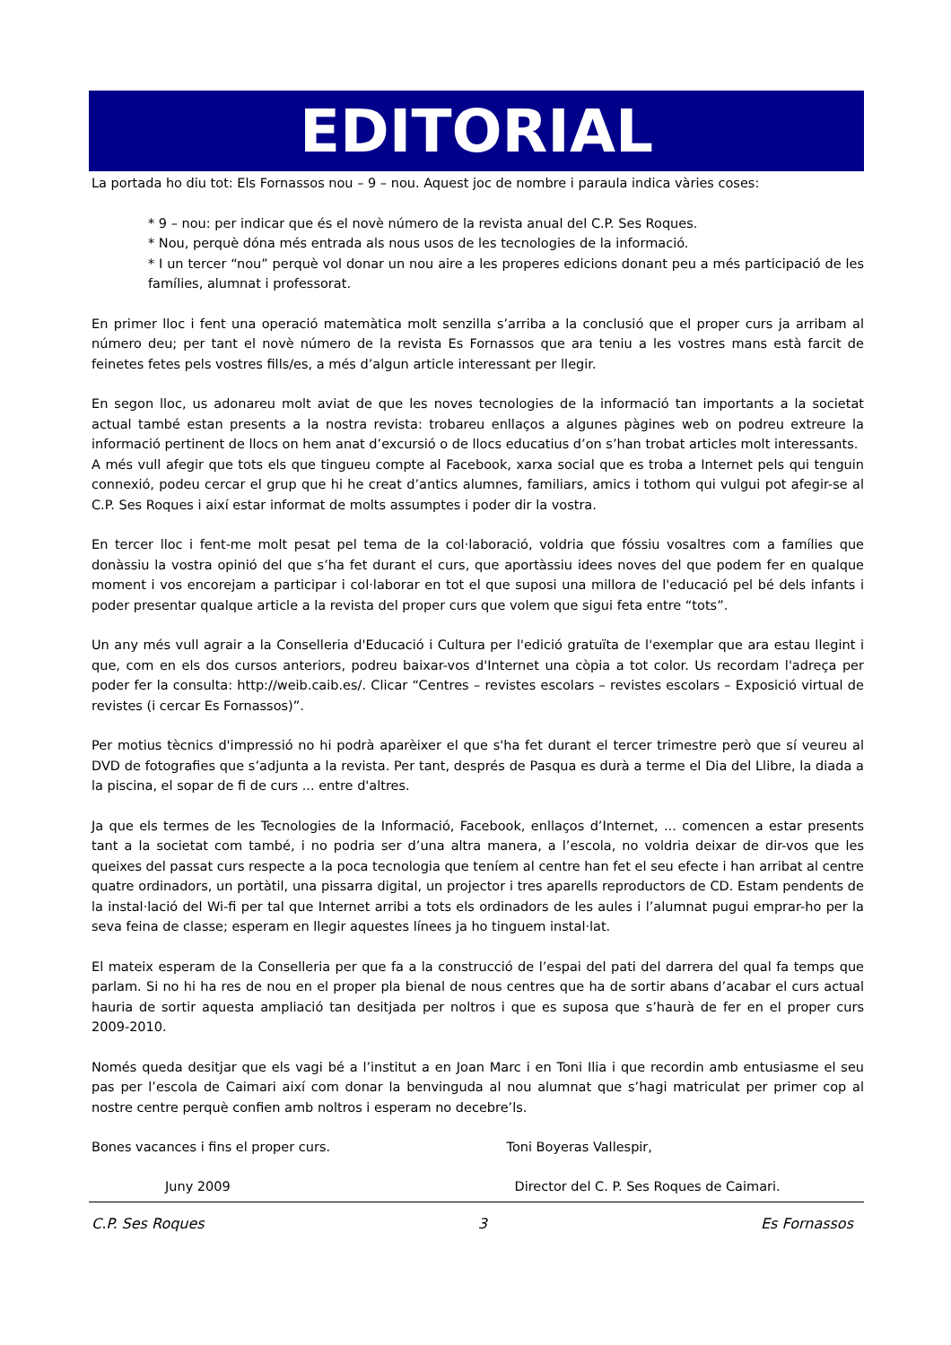EDITORIAL
La portada ho diu tot: Els Fornassos nou – 9 – nou. Aquest joc de nombre i paraula indica vàries coses:
* 9 – nou: per indicar que és el novè número de la revista anual del C.P. Ses Roques.
* Nou, perquè dóna més entrada als nous usos de les tecnologies de la informació.
* I un tercer “nou” perquè vol donar un nou aire a les properes edicions donant peu a més participació de les famílies, alumnat i professorat.
En primer lloc i fent una operació matemàtica molt senzilla s’arriba a la conclusió que el proper curs ja arribam al número deu; per tant el novè número de la revista Es Fornassos que ara teniu a les vostres mans està farcit de feinetes fetes pels vostres fills/es, a més d’algun article interessant per llegir.
En segon lloc, us adonareu molt aviat de que les noves tecnologies de la informació tan importants a la societat actual també estan presents a la nostra revista: trobareu enllaços a algunes pàgines web on podreu extreure la informació pertinent de llocs on hem anat d’excursió o de llocs educatius d’on s’han trobat articles molt interessants.
A més vull afegir que tots els que tingueu compte al Facebook, xarxa social que es troba a Internet pels qui tenguin connexió, podeu cercar el grup que hi he creat d’antics alumnes, familiars, amics i tothom qui vulgui pot afegir-se al C.P. Ses Roques i així estar informat de molts assumptes i poder dir la vostra.
En tercer lloc i fent-me molt pesat pel tema de la col·laboració, voldria que fóssiu vosaltres com a famílies que donàssiu la vostra opinió del que s’ha fet durant el curs, que aportàssiu idees noves del que podem fer en qualque moment i vos encorejam a participar i col·laborar en tot el que suposi una millora de l'educació pel bé dels infants i poder presentar qualque article a la revista del proper curs que volem que sigui feta entre “tots”.
Un any més vull agrair a la Conselleria d'Educació i Cultura per l'edició gratuïta de l'exemplar que ara estau llegint i que, com en els dos cursos anteriors, podreu baixar-vos d'Internet una còpia a tot color. Us recordam l'adreça per poder fer la consulta: http://weib.caib.es/. Clicar “Centres – revistes escolars – revistes escolars – Exposició virtual de revistes (i cercar Es Fornassos)”.
Per motius tècnics d'impressió no hi podrà aparèixer el que s'ha fet durant el tercer trimestre però que sí veureu al DVD de fotografies que s’adjunta a la revista. Per tant, després de Pasqua es durà a terme el Dia del Llibre, la diada a la piscina, el sopar de fi de curs ... entre d'altres.
Ja que els termes de les Tecnologies de la Informació, Facebook, enllaços d’Internet, ... comencen a estar presents tant a la societat com també, i no podria ser d’una altra manera, a l’escola, no voldria deixar de dir-vos que les queixes del passat curs respecte a la poca tecnologia que teníem al centre han fet el seu efecte i han arribat al centre quatre ordinadors, un portàtil, una pissarra digital, un projector i tres aparells reproductors de CD. Estam pendents de la instal·lació del Wi-fi per tal que Internet arribi a tots els ordinadors de les aules i l’alumnat pugui emprar-ho per la seva feina de classe; esperam en llegir aquestes línees ja ho tinguem instal·lat.
El mateix esperam de la Conselleria per que fa a la construcció de l’espai del pati del darrera del qual fa temps que parlam. Si no hi ha res de nou en el proper pla bienal de nous centres que ha de sortir abans d’acabar el curs actual hauria de sortir aquesta ampliació tan desitjada per noltros i que es suposa que s’haurà de fer en el proper curs 2009-2010.
Només queda desitjar que els vagi bé a l’institut a en Joan Marc i en Toni Ilia i que recordin amb entusiasme el seu pas per l’escola de Caimari així com donar la benvinguda al nou alumnat que s’hagi matriculat per primer cop al nostre centre perquè confien amb noltros i esperam no decebre’ls.
Bones vacances i fins el proper curs.
Toni Boyeras Vallespir,
Juny 2009 Director del C. P. Ses Roques de Caimari.
C.P. Ses Roques 3 Es Fornassos